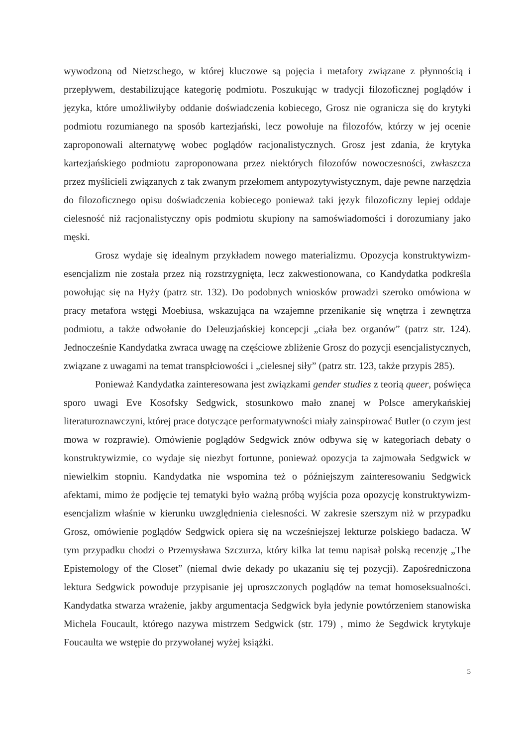wywodzoną od Nietzschego, w której kluczowe są pojęcia i metafory związane z płynnością i przepływem, destabilizujące kategorię podmiotu. Poszukując w tradycji filozoficznej poglądów i języka, które umożliwiłyby oddanie doświadczenia kobiecego, Grosz nie ogranicza się do krytyki podmiotu rozumianego na sposób kartezjański, lecz powołuje na filozofów, którzy w jej ocenie zaproponowali alternatywę wobec poglądów racjonalistycznych. Grosz jest zdania, że krytyka kartezjańskiego podmiotu zaproponowana przez niektórych filozofów nowoczesności, zwłaszcza przez myślicieli związanych z tak zwanym przełomem antypozytywistycznym, daje pewne narzędzia do filozoficznego opisu doświadczenia kobiecego ponieważ taki język filozoficzny lepiej oddaje cielesność niż racjonalistyczny opis podmiotu skupiony na samoświadomości i dorozumiany jako męski.
Grosz wydaje się idealnym przykładem nowego materializmu. Opozycja konstruktywizm-esencjalizm nie została przez nią rozstrzygnięta, lecz zakwestionowana, co Kandydatka podkreśla powołując się na Hyży (patrz str. 132). Do podobnych wniosków prowadzi szeroko omówiona w pracy metafora wstęgi Moebiusa, wskazująca na wzajemne przenikanie się wnętrza i zewnętrza podmiotu, a także odwołanie do Deleuzjańskiej koncepcji „ciała bez organów” (patrz str. 124). Jednocześnie Kandydatka zwraca uwagę na częściowe zbliżenie Grosz do pozycji esencjalistycznych, związane z uwagami na temat transpłciowości i „cielesnej siły” (patrz str. 123, także przypis 285).
Ponieważ Kandydatka zainteresowana jest związkami gender studies z teorią queer, poświęca sporo uwagi Eve Kosofsky Sedgwick, stosunkowo mało znanej w Polsce amerykańskiej literaturoznawczyni, której prace dotyczące performatywności miały zainspirować Butler (o czym jest mowa w rozprawie). Omówienie poglądów Sedgwick znów odbywa się w kategoriach debaty o konstruktywizmie, co wydaje się niezbyt fortunne, ponieważ opozycja ta zajmowała Sedgwick w niewielkim stopniu. Kandydatka nie wspomina też o późniejszym zainteresowaniu Sedgwick afektami, mimo że podjęcie tej tematyki było ważną próbą wyjścia poza opozycję konstruktywizm-esencjalizm właśnie w kierunku uwzględnienia cielesności. W zakresie szerszym niż w przypadku Grosz, omówienie poglądów Sedgwick opiera się na wcześniejszej lekturze polskiego badacza. W tym przypadku chodzi o Przemysława Szczurza, który kilka lat temu napisał polską recenzję „The Epistemology of the Closet” (niemal dwie dekady po ukazaniu się tej pozycji). Zapośredniczona lektura Sedgwick powoduje przypisanie jej uproszczonych poglądów na temat homoseksualności. Kandydatka stwarza wrażenie, jakby argumentacja Sedgwick była jedynie powtórzeniem stanowiska Michela Foucault, którego nazywa mistrzem Sedgwick (str. 179) , mimo że Segdwick krytykuje Foucaulta we wstępie do przywołanej wyżej książki.
5